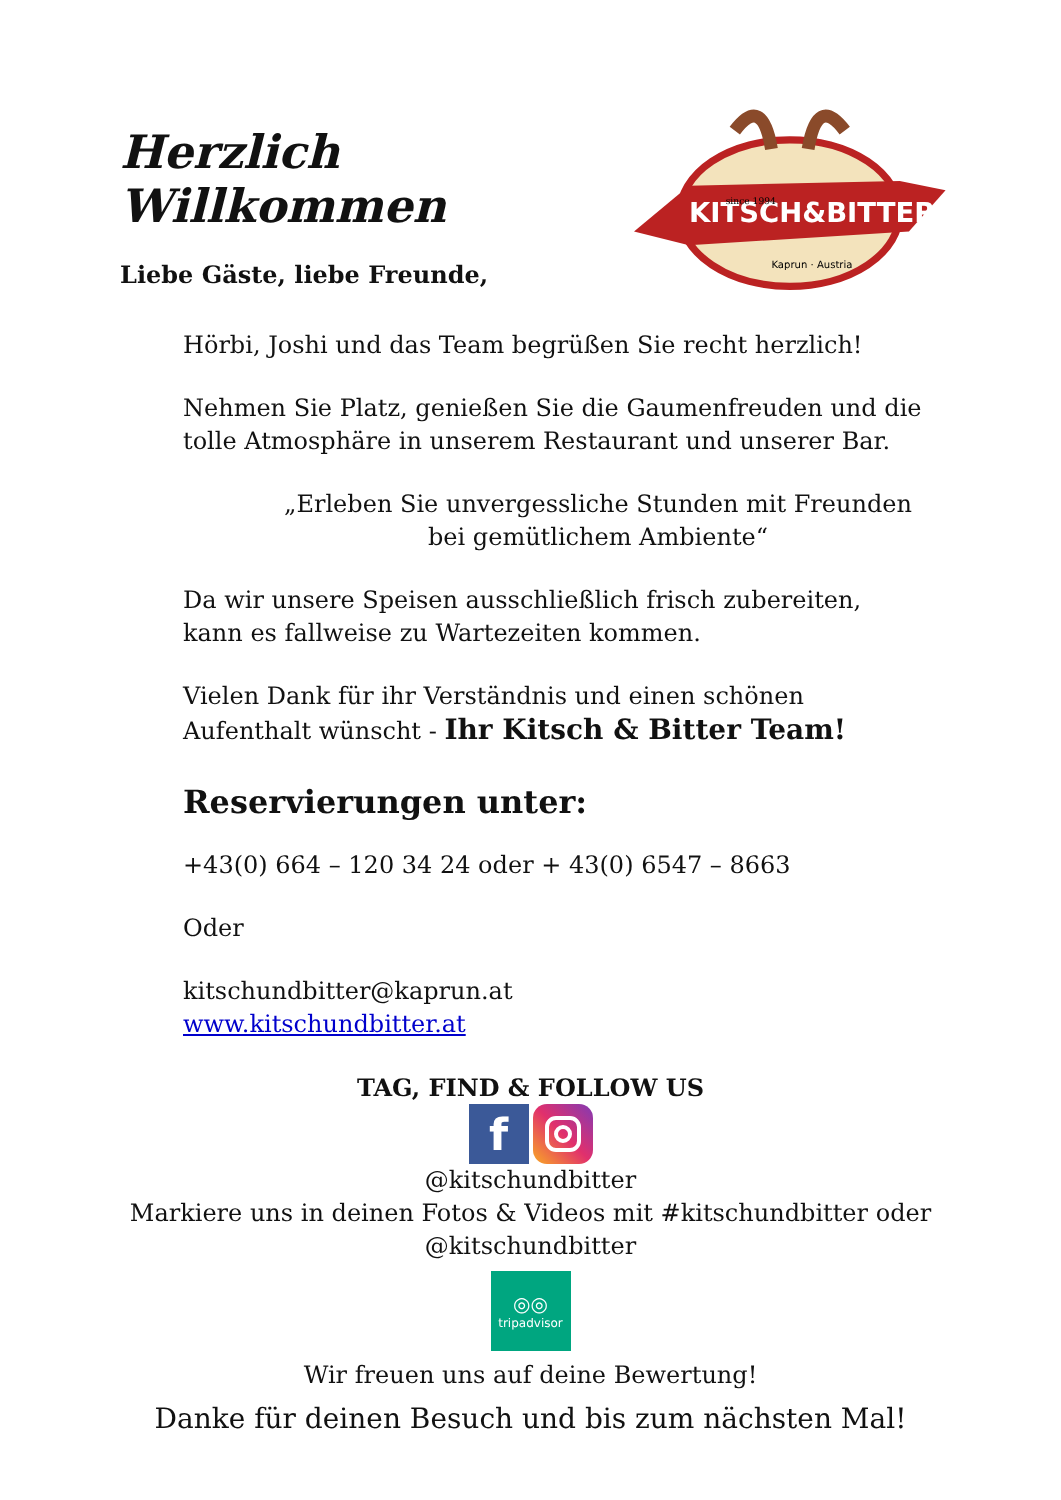Herzlich Willkommen
KITSCH&BITTER
since 1994
Kaprun · Austria
Liebe Gäste, liebe Freunde,
Hörbi, Joshi und das Team begrüßen Sie recht herzlich!
Nehmen Sie Platz, genießen Sie die Gaumenfreuden und die tolle Atmosphäre in unserem Restaurant und unserer Bar.
„Erleben Sie unvergessliche Stunden mit Freunden bei gemütlichem Ambiente“
Da wir unsere Speisen ausschließlich frisch zubereiten,
kann es fallweise zu Wartezeiten kommen.
Vielen Dank für ihr Verständnis und einen schönen Aufenthalt wünscht - Ihr Kitsch & Bitter Team!
Reservierungen unter:
+43(0) 664 – 120 34 24 oder + 43(0) 6547 – 8663
Oder
kitschundbitter@kaprun.at
www.kitschundbitter.at
TAG, FIND & FOLLOW US
f
@kitschundbitter
Markiere uns in deinen Fotos & Videos mit #kitschundbitter oder
@kitschundbitter
◎◎
tripadvisor
Wir freuen uns auf deine Bewertung!
Danke für deinen Besuch und bis zum nächsten Mal!